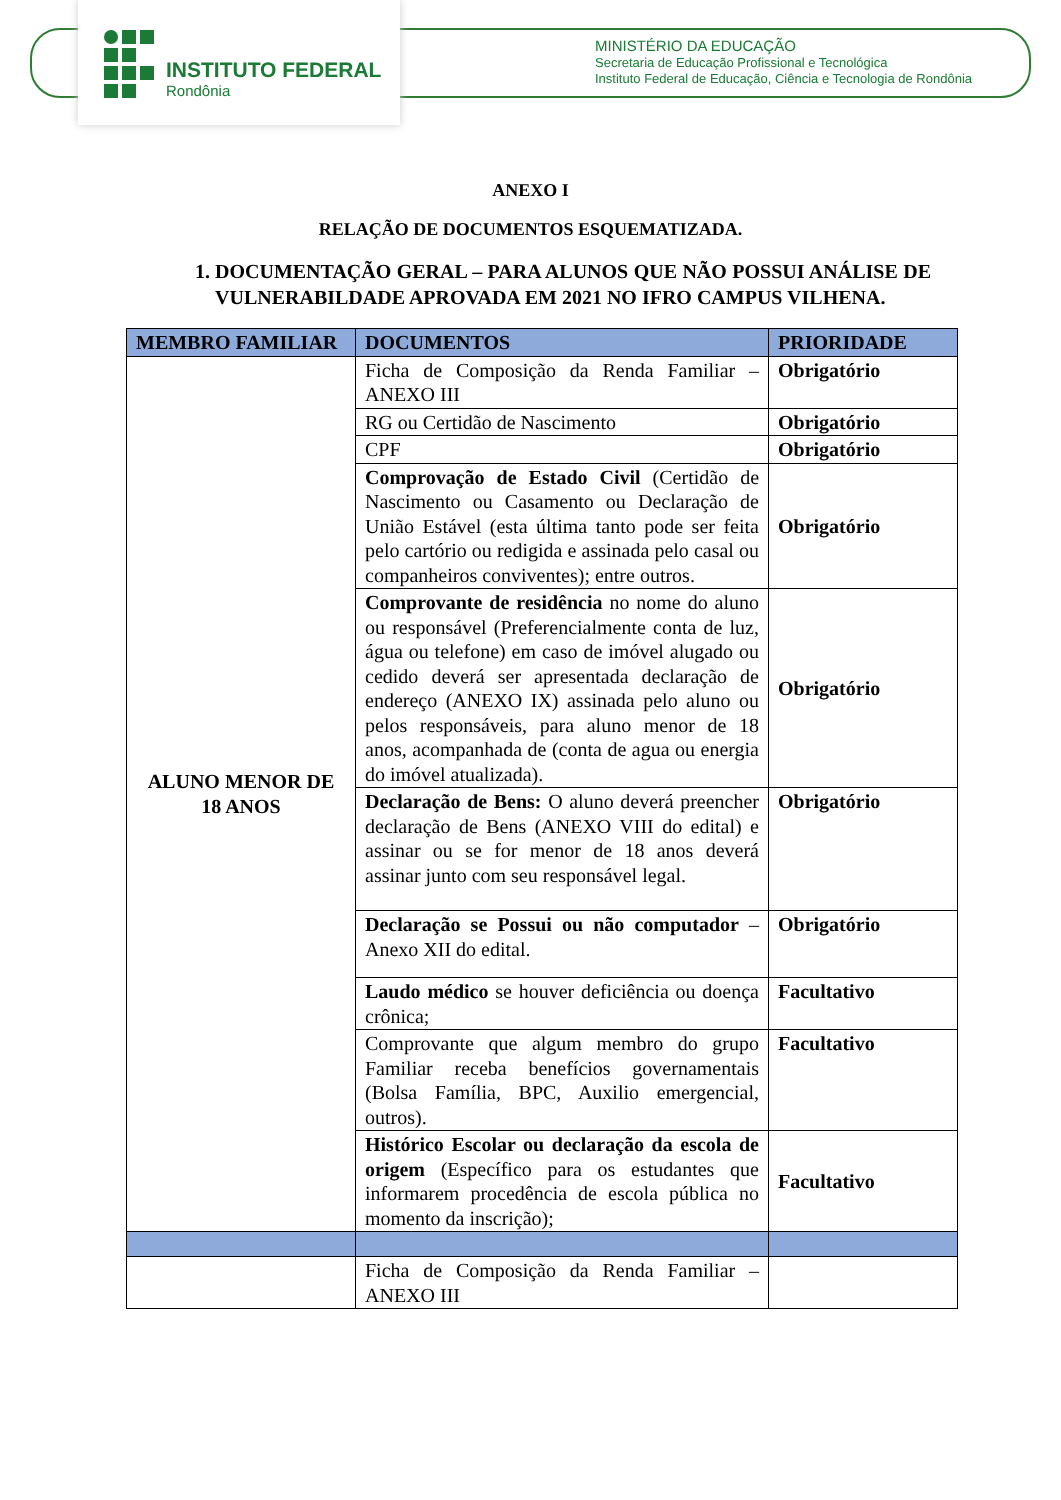INSTITUTO FEDERAL
Rondônia
MINISTÉRIO DA EDUCAÇÃO
Secretaria de Educação Profissional e Tecnológica
Instituto Federal de Educação, Ciência e Tecnologia de Rondônia
ANEXO I
RELAÇÃO DE DOCUMENTOS ESQUEMATIZADA.
1. DOCUMENTAÇÃO GERAL – PARA ALUNOS QUE NÃO POSSUI ANÁLISE DE VULNERABILDADE APROVADA EM 2021 NO IFRO CAMPUS VILHENA.
| MEMBRO FAMILIAR | DOCUMENTOS | PRIORIDADE |
| --- | --- | --- |
| ALUNO MENOR DE 18 ANOS | Ficha de Composição da Renda Familiar – ANEXO III | Obrigatório |
| | RG ou Certidão de Nascimento | Obrigatório |
| | CPF | Obrigatório |
| | Comprovação de Estado Civil (Certidão de Nascimento ou Casamento ou Declaração de União Estável (esta última tanto pode ser feita pelo cartório ou redigida e assinada pelo casal ou companheiros conviventes); entre outros. | Obrigatório |
| | Comprovante de residência no nome do aluno ou responsável (Preferencialmente conta de luz, água ou telefone) em caso de imóvel alugado ou cedido deverá ser apresentada declaração de endereço (ANEXO IX) assinada pelo aluno ou pelos responsáveis, para aluno menor de 18 anos, acompanhada de (conta de agua ou energia do imóvel atualizada). | Obrigatório |
| | Declaração de Bens: O aluno deverá preencher declaração de Bens (ANEXO VIII do edital) e assinar ou se for menor de 18 anos deverá assinar junto com seu responsável legal. | Obrigatório |
| | Declaração se Possui ou não computador – Anexo XII do edital. | Obrigatório |
| | Laudo médico se houver deficiência ou doença crônica; | Facultativo |
| | Comprovante que algum membro do grupo Familiar receba benefícios governamentais (Bolsa Família, BPC, Auxilio emergencial, outros). | Facultativo |
| | Histórico Escolar ou declaração da escola de origem (Específico para os estudantes que informarem procedência de escola pública no momento da inscrição); | Facultativo |
| | Ficha de Composição da Renda Familiar – ANEXO III | |